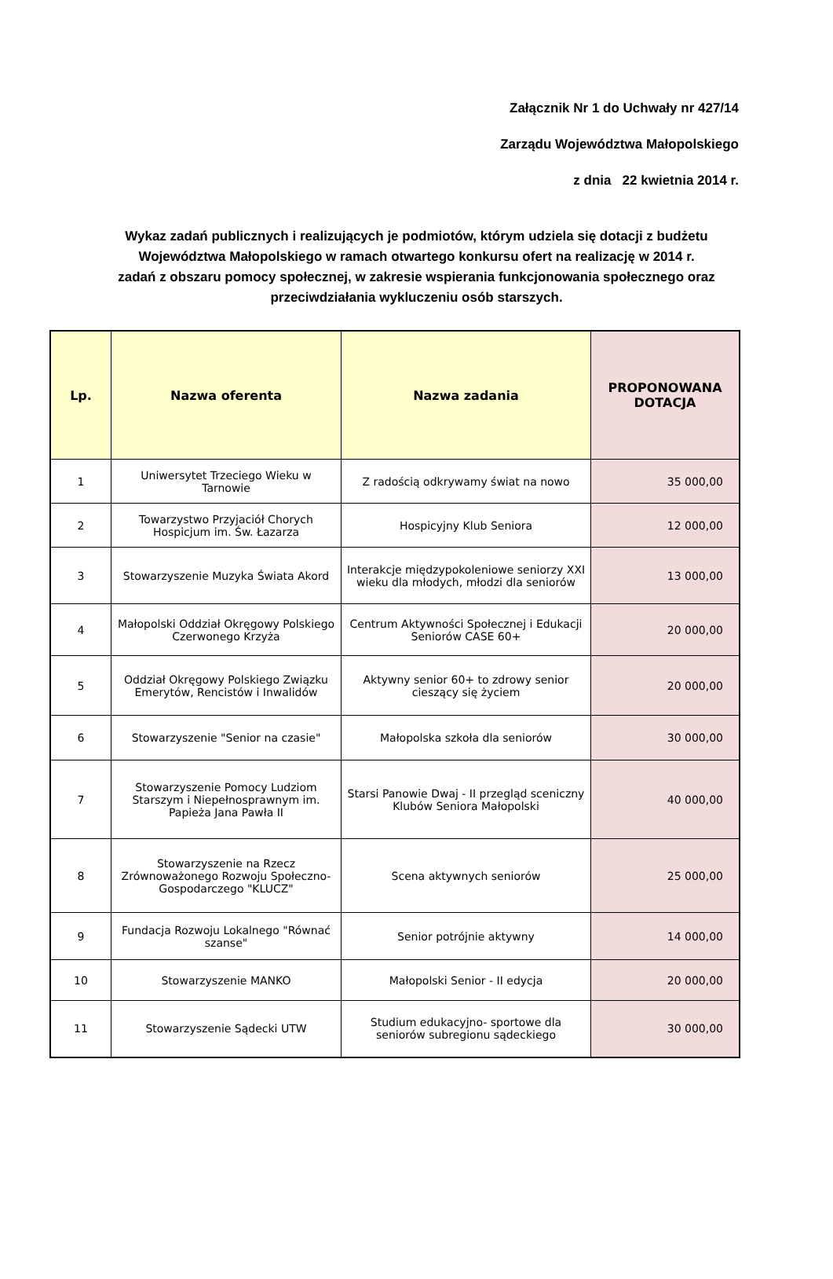Załącznik Nr 1 do Uchwały nr 427/14
Zarządu Województwa Małopolskiego
z dnia 22 kwietnia 2014 r.
Wykaz zadań publicznych i realizujących je podmiotów, którym udziela się dotacji z budżetu Województwa Małopolskiego w ramach otwartego konkursu ofert na realizację w 2014 r. zadań z obszaru pomocy społecznej, w zakresie wspierania funkcjonowania społecznego oraz przeciwdziałania wykluczeniu osób starszych.
| Lp. | Nazwa oferenta | Nazwa zadania | PROPONOWANA DOTACJA |
| --- | --- | --- | --- |
| 1 | Uniwersytet Trzeciego Wieku w Tarnowie | Z radością odkrywamy świat na nowo | 35 000,00 |
| 2 | Towarzystwo Przyjaciół Chorych Hospicjum im. Św. Łazarza | Hospicyjny Klub Seniora | 12 000,00 |
| 3 | Stowarzyszenie Muzyka Świata Akord | Interakcje międzypokoleniowe seniorzy XXI wieku dla młodych, młodzi dla seniorów | 13 000,00 |
| 4 | Małopolski Oddział Okręgowy Polskiego Czerwonego Krzyża | Centrum Aktywności Społecznej i Edukacji Seniorów CASE 60+ | 20 000,00 |
| 5 | Oddział Okręgowy Polskiego Związku Emerytów, Rencistów i Inwalidów | Aktywny senior 60+ to zdrowy senior cieszący się życiem | 20 000,00 |
| 6 | Stowarzyszenie "Senior na czasie" | Małopolska szkoła dla seniorów | 30 000,00 |
| 7 | Stowarzyszenie Pomocy Ludziom Starszym i Niepełnosprawnym im. Papieża Jana Pawła II | Starsi Panowie Dwaj - II przegląd sceniczny Klubów Seniora Małopolski | 40 000,00 |
| 8 | Stowarzyszenie na Rzecz Zrównoważonego Rozwoju Społeczno- Gospodarczego "KLUCZ" | Scena aktywnych seniorów | 25 000,00 |
| 9 | Fundacja Rozwoju Lokalnego "Równać szanse" | Senior potrójnie aktywny | 14 000,00 |
| 10 | Stowarzyszenie MANKO | Małopolski Senior - II edycja | 20 000,00 |
| 11 | Stowarzyszenie Sądecki UTW | Studium edukacyjno- sportowe dla seniorów subregionu sądeckiego | 30 000,00 |